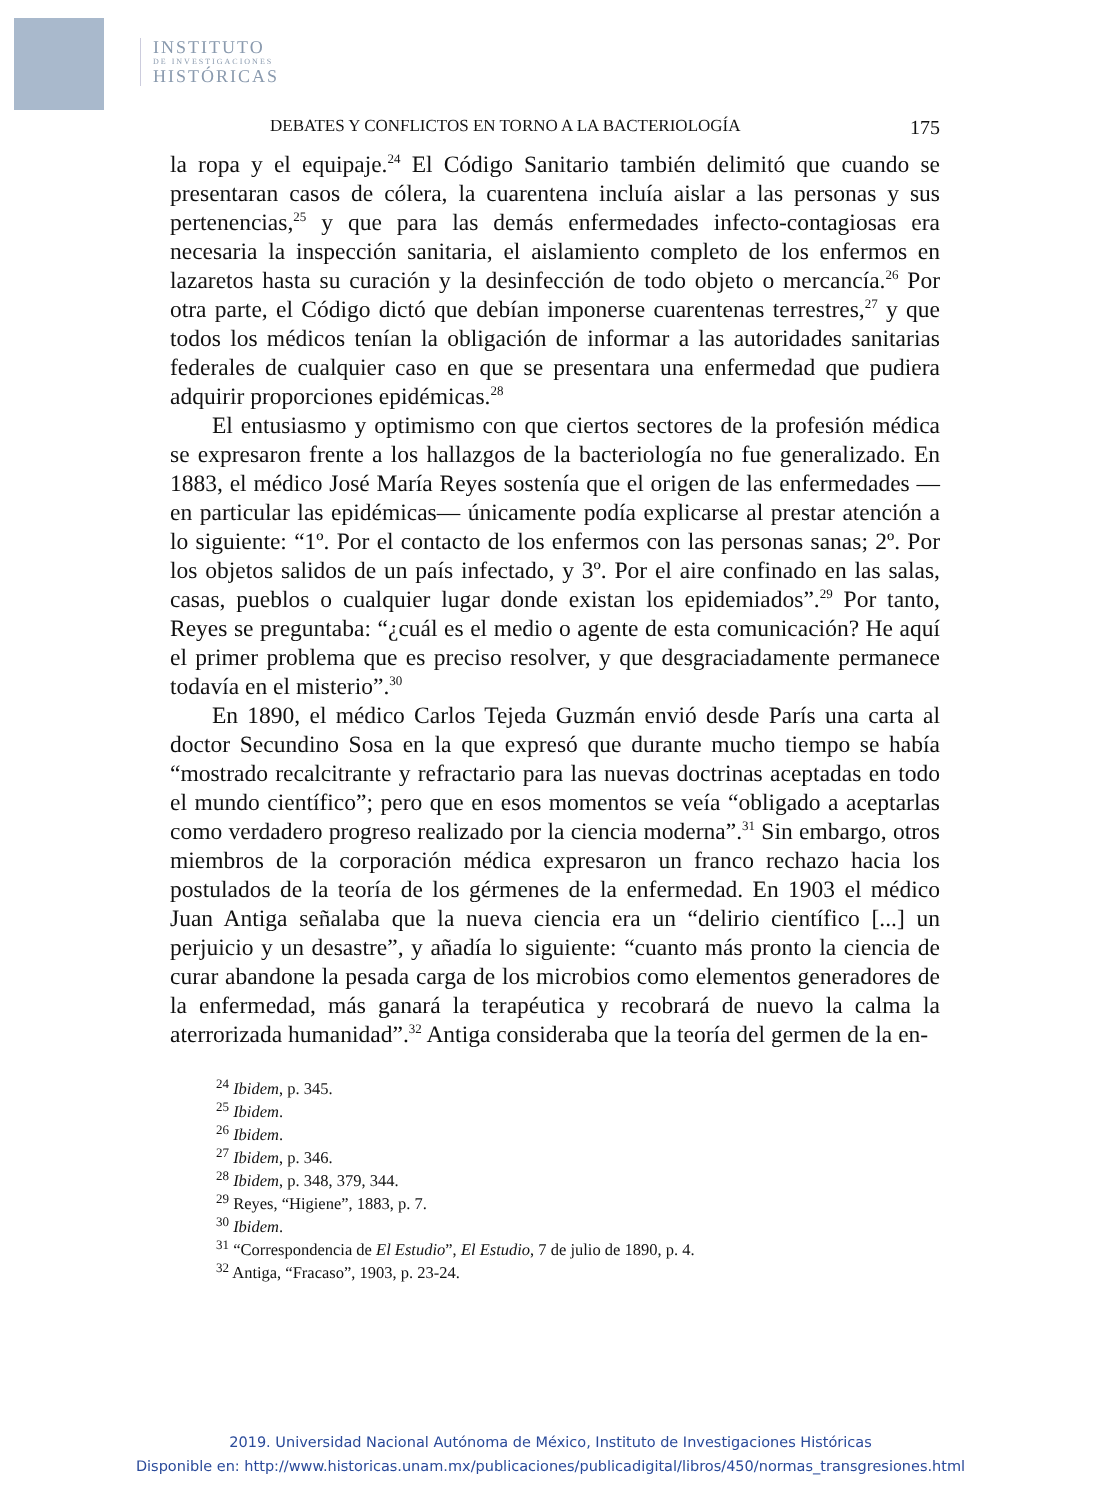INSTITUTO
DE INVESTIGACIONES
HISTÓRICAS
DEBATES Y CONFLICTOS EN TORNO A LA BACTERIOLOGÍA 175
la ropa y el equipaje.<sup>24</sup> El Código Sanitario también delimitó que cuando se presentaran casos de cólera, la cuarentena incluía aislar a las personas y sus pertenencias,<sup>25</sup> y que para las demás enfermedades infecto-contagiosas era necesaria la inspección sanitaria, el aislamiento completo de los enfermos en lazaretos hasta su curación y la desinfección de todo objeto o mercancía.<sup>26</sup> Por otra parte, el Código dictó que debían imponerse cuarentenas terrestres,<sup>27</sup> y que todos los médicos tenían la obligación de informar a las autoridades sanitarias federales de cualquier caso en que se presentara una enfermedad que pudiera adquirir proporciones epidémicas.<sup>28</sup>
El entusiasmo y optimismo con que ciertos sectores de la profesión médica se expresaron frente a los hallazgos de la bacteriología no fue generalizado. En 1883, el médico José María Reyes sostenía que el origen de las enfermedades —en particular las epidémicas— únicamente podía explicarse al prestar atención a lo siguiente: “1º. Por el contacto de los enfermos con las personas sanas; 2º. Por los objetos salidos de un país infectado, y 3º. Por el aire confinado en las salas, casas, pueblos o cualquier lugar donde existan los epidemiados”.<sup>29</sup> Por tanto, Reyes se preguntaba: “¿cuál es el medio o agente de esta comunicación? He aquí el primer problema que es preciso resolver, y que desgraciadamente permanece todavía en el misterio”.<sup>30</sup>
En 1890, el médico Carlos Tejeda Guzmán envió desde París una carta al doctor Secundino Sosa en la que expresó que durante mucho tiempo se había “mostrado recalcitrante y refractario para las nuevas doctrinas aceptadas en todo el mundo científico”; pero que en esos momentos se veía “obligado a aceptarlas como verdadero progreso realizado por la ciencia moderna”.<sup>31</sup> Sin embargo, otros miembros de la corporación médica expresaron un franco rechazo hacia los postulados de la teoría de los gérmenes de la enfermedad. En 1903 el médico Juan Antiga señalaba que la nueva ciencia era un “delirio científico [...] un perjuicio y un desastre”, y añadía lo siguiente: “cuanto más pronto la ciencia de curar abandone la pesada carga de los microbios como elementos generadores de la enfermedad, más ganará la terapéutica y recobrará de nuevo la calma la aterrorizada humanidad”.<sup>32</sup> Antiga consideraba que la teoría del germen de la en-
<sup>24</sup> Ibidem, p. 345.
<sup>25</sup> Ibidem.
<sup>26</sup> Ibidem.
<sup>27</sup> Ibidem, p. 346.
<sup>28</sup> Ibidem, p. 348, 379, 344.
<sup>29</sup> Reyes, “Higiene”, 1883, p. 7.
<sup>30</sup> Ibidem.
<sup>31</sup> “Correspondencia de El Estudio”, El Estudio, 7 de julio de 1890, p. 4.
<sup>32</sup> Antiga, “Fracaso”, 1903, p. 23-24.
2019. Universidad Nacional Autónoma de México, Instituto de Investigaciones Históricas
Disponible en: http://www.historicas.unam.mx/publicaciones/publicadigital/libros/450/normas_transgresiones.html